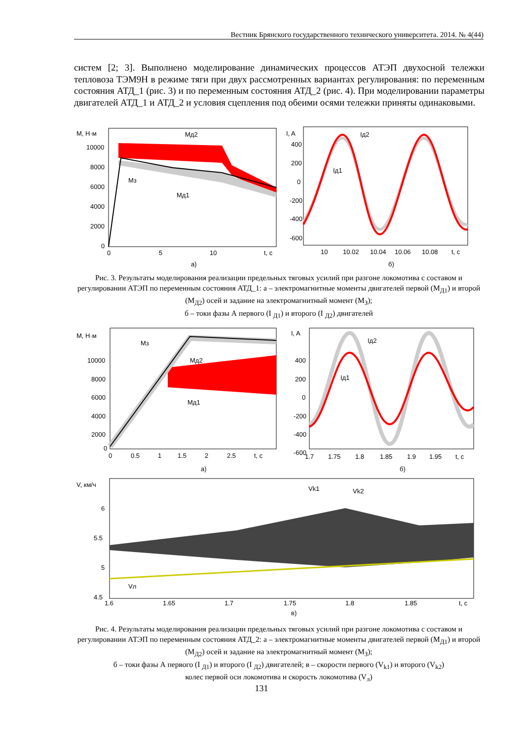Вестник Брянского государственного технического университета. 2014. № 4(44)
систем [2; 3]. Выполнено моделирование динамических процессов АТЭП двухосной тележки тепловоза ТЭМ9Н в режиме тяги при двух рассмотренных вариантах регулирования: по переменным состояния АТД_1 (рис. 3) и по переменным состояния АТД_2 (рис. 4). При моделировании параметры двигателей АТД_1 и АТД_2 и условия сцепления под обеими осями тележки приняты одинаковыми.
M, Н·м
10000
8000
6000
4000
2000
0
0
5
10
t, c
Mд2
Mз
Mд1
а)
I, A
400
200
0
-200
-400
-600
10
10.02
10.04
10.06
10.08
t, c
Iд2
Iд1
б)
Рис. 3. Результаты моделирования реализации предельных тяговых усилий при разгоне локомотива с составом и регулировании АТЭП по переменным состояния АТД_1: а – электромагнитные моменты двигателей первой (M<sub>Д1</sub>) и второй (M<sub>Д2</sub>) осей и задание на электромагнитный момент (M<sub>З</sub>);
б – токи фазы А первого (I <sub>Д1</sub>) и второго (I <sub>Д2</sub>) двигателей
M, Н·м
10000
8000
6000
4000
2000
0
0
0.5
1
1.5
2
2.5
t, c
Mз
Mд2
Mд1
а)
I, A
400
200
0
-200
-400
-600
1.7
1.75
1.8
1.85
1.9
1.95
t, c
Iд2
Iд1
б)
V, км/ч
6
5.5
5
4.5
1.6
1.65
1.7
1.75
1.8
1.85
t, c
Vk1
Vk2
Vл
в)
Рис. 4. Результаты моделирования реализации предельных тяговых усилий при разгоне локомотива с составом и регулировании АТЭП по переменным состояния АТД_2: а – электромагнитные моменты двигателей первой (M<sub>Д1</sub>) и второй (M<sub>Д2</sub>) осей и задание на электромагнитный момент (M<sub>З</sub>);
б – токи фазы А первого (I <sub>Д1</sub>) и второго (I <sub>Д2</sub>) двигателей; в – скорости первого (V<sub>k1</sub>) и второго (V<sub>k2</sub>)
колес первой оси локомотива и скорость локомотива (V<sub>л</sub>)
131